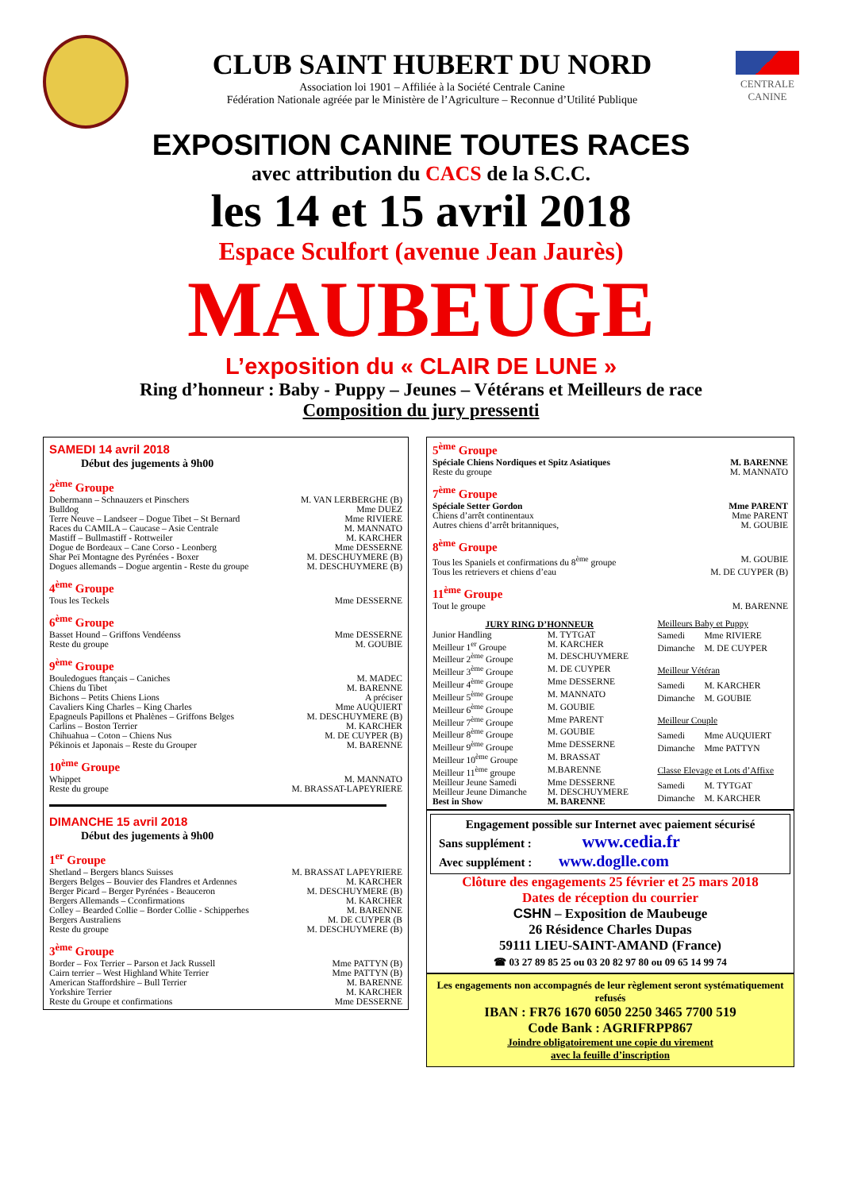CLUB SAINT HUBERT DU NORD
Association loi 1901 – Affiliée à la Société Centrale Canine
Fédération Nationale agréée par le Ministère de l’Agriculture – Reconnue d’Utilité Publique
CENTRALE
CANINE
EXPOSITION CANINE TOUTES RACES
avec attribution du CACS de la S.C.C.
les 14 et 15 avril 2018
Espace Sculfort (avenue Jean Jaurès)
MAUBEUGE
L’exposition du « CLAIR DE LUNE »
Ring d’honneur : Baby - Puppy – Jeunes – Vétérans et Meilleurs de race
Composition du jury pressenti
SAMEDI 14 avril 2018
Début des jugements à 9h00
2<sup>ème</sup> Groupe
| Dobermann – Schnauzers et Pinschers | M. VAN LERBERGHE (B) |
| Bulldog | Mme DUEZ |
| Terre Neuve – Landseer – Dogue Tibet – St Bernard | Mme RIVIERE |
| Races du CAMILA – Caucase – Asie Centrale | M. MANNATO |
| Mastiff – Bullmastiff - Rottweiler | M. KARCHER |
| Dogue de Bordeaux – Cane Corso - Leonberg | Mme DESSERNE |
| Shar Peï Montagne des Pyrénées - Boxer | M. DESCHUYMERE (B) |
| Dogues allemands – Dogue argentin - Reste du groupe | M. DESCHUYMERE (B) |
4<sup>ème</sup> Groupe
| Tous les Teckels | Mme DESSERNE |
6<sup>ème</sup> Groupe
| Basset Hound – Griffons Vendéenss | Mme DESSERNE |
| Reste du groupe | M. GOUBIE |
9<sup>ème</sup> Groupe
| Bouledogues ftançais – Caniches | M. MADEC |
| Chiens du Tibet | M. BARENNE |
| Bichons – Petits Chiens Lions | A préciser |
| Cavaliers King Charles – King Charles | Mme AUQUIERT |
| Epagneuls Papillons et Phalènes – Griffons Belges | M. DESCHUYMERE (B) |
| Carlins – Boston Terrier | M. KARCHER |
| Chihuahua – Coton – Chiens Nus | M. DE CUYPER (B) |
| Pékinois et Japonais – Reste du Grouper | M. BARENNE |
10<sup>ème</sup> Groupe
| Whippet | M. MANNATO |
| Reste du groupe | M. BRASSAT-LAPEYRIERE |
DIMANCHE 15 avril 2018
Début des jugements à 9h00
1<sup>er</sup> Groupe
| Shetland – Bergers blancs Suisses | M. BRASSAT LAPEYRIERE |
| Bergers Belges – Bouvier des Flandres et Ardennes | M. KARCHER |
| Berger Picard – Berger Pyrénées - Beauceron | M. DESCHUYMERE (B) |
| Bergers Allemands – Cconfirmations | M. KARCHER |
| Colley – Bearded Collie – Border Collie - Schipperhes | M. BARENNE |
| Bergers Australiens | M. DE CUYPER (B |
| Reste du groupe | M. DESCHUYMERE (B) |
3<sup>ème</sup> Groupe
| Border – Fox Terrier – Parson et Jack Russell | Mme PATTYN (B) |
| Cairn terrier – West Highland White Terrier | Mme PATTYN (B) |
| American Staffordshire – Bull Terrier | M. BARENNE |
| Yorkshire Terrier | M. KARCHER |
| Reste du Groupe et confirmations | Mme DESSERNE |
5<sup>ème</sup> Groupe
| Spéciale Chiens Nordiques et Spitz Asiatiques | M. BARENNE |
| Reste du groupe | M. MANNATO |
7<sup>ème</sup> Groupe
| Spéciale Setter Gordon | Mme PARENT |
| Chiens d’arrêt continentaux | Mme PARENT |
| Autres chiens d’arrêt britanniques, | M. GOUBIE |
8<sup>ème</sup> Groupe
| Tous les Spaniels et confirmations du 8<sup>ème</sup> groupe | M. GOUBIE |
| Tous les retrievers et chiens d’eau | M. DE CUYPER (B) |
11<sup>ème</sup> Groupe
| Tout le groupe | M. BARENNE |
| JURY RING D’HONNEUR | |
| --- | --- |
| Junior Handling | M. TYTGAT |
| Meilleur 1<sup>er</sup> Groupe | M. KARCHER |
| Meilleur 2<sup>ème</sup> Groupe | M. DESCHUYMERE |
| Meilleur 3<sup>ème</sup> Groupe | M. DE CUYPER |
| Meilleur 4<sup>ème</sup> Groupe | Mme DESSERNE |
| Meilleur 5<sup>ème</sup> Groupe | M. MANNATO |
| Meilleur 6<sup>ème</sup> Groupe | M. GOUBIE |
| Meilleur 7<sup>ème</sup> Groupe | Mme PARENT |
| Meilleur 8<sup>ème</sup> Groupe | M. GOUBIE |
| Meilleur 9<sup>ème</sup> Groupe | Mme DESSERNE |
| Meilleur 10<sup>ème</sup> Groupe | M. BRASSAT |
| Meilleur 11<sup>ème</sup> groupe | M.BARENNE |
| Meilleur Jeune Samedi | Mme DESSERNE |
| Meilleur Jeune Dimanche | M. DESCHUYMERE |
| Best in Show | M. BARENNE |
| Meilleurs Baby et Puppy | |
| Samedi | Mme RIVIERE |
| Dimanche | M. DE CUYPER |
| Meilleur Vétéran | |
| Samedi | M. KARCHER |
| Dimanche | M. GOUBIE |
| Meilleur Couple | |
| Samedi | Mme AUQUIERT |
| Dimanche | Mme PATTYN |
| Classe Elevage et Lots d’Affixe | |
| Samedi | M. TYTGAT |
| Dimanche | M. KARCHER |
Engagement possible sur Internet avec paiement sécurisé
Sans supplément : www.cedia.fr
Avec supplément : www.doglle.com
Clôture des engagements 25 février et 25 mars 2018
Dates de réception du courrier
CSHN – Exposition de Maubeuge
26 Résidence Charles Dupas
59111 LIEU-SAINT-AMAND (France)
☎ 03 27 89 85 25 ou 03 20 82 97 80 ou 09 65 14 99 74
Les engagements non accompagnés de leur règlement seront systématiquement refusés
IBAN : FR76 1670 6050 2250 3465 7700 519
Code Bank : AGRIFRPP867
Joindre obligatoirement une copie du virement
avec la feuille d’inscription